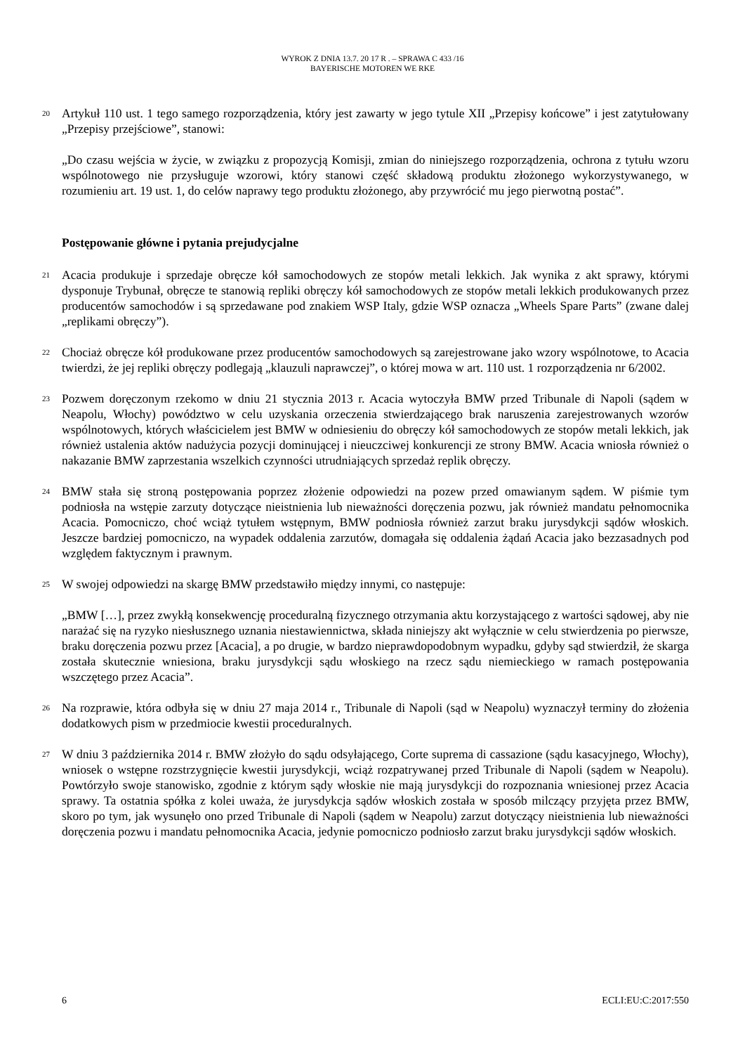WYROK Z DNIA 13.7. 20 17 R . – SPRAWA C 433 /16
BAYERISCHE MOTOREN WE RKE
20
Artykuł 110 ust. 1 tego samego rozporządzenia, który jest zawarty w jego tytule XII „Przepisy końcowe” i jest zatytułowany „Przepisy przejściowe”, stanowi:
„Do czasu wejścia w życie, w związku z propozycją Komisji, zmian do niniejszego rozporządzenia, ochrona z tytułu wzoru wspólnotowego nie przysługuje wzorowi, który stanowi część składową produktu złożonego wykorzystywanego, w rozumieniu art. 19 ust. 1, do celów naprawy tego produktu złożonego, aby przywrócić mu jego pierwotną postać”.
Postępowanie główne i pytania prejudycjalne
21
Acacia produkuje i sprzedaje obręcze kół samochodowych ze stopów metali lekkich. Jak wynika z akt sprawy, którymi dysponuje Trybunał, obręcze te stanowią repliki obręczy kół samochodowych ze stopów metali lekkich produkowanych przez producentów samochodów i są sprzedawane pod znakiem WSP Italy, gdzie WSP oznacza „Wheels Spare Parts” (zwane dalej „replikami obręczy”).
22
Chociaż obręcze kół produkowane przez producentów samochodowych są zarejestrowane jako wzory wspólnotowe, to Acacia twierdzi, że jej repliki obręczy podlegają „klauzuli naprawczej”, o której mowa w art. 110 ust. 1 rozporządzenia nr 6/2002.
23
Pozwem doręczonym rzekomo w dniu 21 stycznia 2013 r. Acacia wytoczyła BMW przed Tribunale di Napoli (sądem w Neapolu, Włochy) powództwo w celu uzyskania orzeczenia stwierdzającego brak naruszenia zarejestrowanych wzorów wspólnotowych, których właścicielem jest BMW w odniesieniu do obręczy kół samochodowych ze stopów metali lekkich, jak również ustalenia aktów nadużycia pozycji dominującej i nieuczciwej konkurencji ze strony BMW. Acacia wniosła również o nakazanie BMW zaprzestania wszelkich czynności utrudniających sprzedaż replik obręczy.
24
BMW stała się stroną postępowania poprzez złożenie odpowiedzi na pozew przed omawianym sądem. W piśmie tym podniosła na wstępie zarzuty dotyczące nieistnienia lub nieważności doręczenia pozwu, jak również mandatu pełnomocnika Acacia. Pomocniczo, choć wciąż tytułem wstępnym, BMW podniosła również zarzut braku jurysdykcji sądów włoskich. Jeszcze bardziej pomocniczo, na wypadek oddalenia zarzutów, domagała się oddalenia żądań Acacia jako bezzasadnych pod względem faktycznym i prawnym.
25
W swojej odpowiedzi na skargę BMW przedstawiło między innymi, co następuje:
„BMW […], przez zwykłą konsekwencję proceduralną fizycznego otrzymania aktu korzystającego z wartości sądowej, aby nie narażać się na ryzyko niesłusznego uznania niestawiennictwa, składa niniejszy akt wyłącznie w celu stwierdzenia po pierwsze, braku doręczenia pozwu przez [Acacia], a po drugie, w bardzo nieprawdopodobnym wypadku, gdyby sąd stwierdził, że skarga została skutecznie wniesiona, braku jurysdykcji sądu włoskiego na rzecz sądu niemieckiego w ramach postępowania wszczętego przez Acacia”.
26
Na rozprawie, która odbyła się w dniu 27 maja 2014 r., Tribunale di Napoli (sąd w Neapolu) wyznaczył terminy do złożenia dodatkowych pism w przedmiocie kwestii proceduralnych.
27
W dniu 3 października 2014 r. BMW złożyło do sądu odsyłającego, Corte suprema di cassazione (sądu kasacyjnego, Włochy), wniosek o wstępne rozstrzygnięcie kwestii jurysdykcji, wciąż rozpatrywanej przed Tribunale di Napoli (sądem w Neapolu). Powtórzyło swoje stanowisko, zgodnie z którym sądy włoskie nie mają jurysdykcji do rozpoznania wniesionej przez Acacia sprawy. Ta ostatnia spółka z kolei uważa, że jurysdykcja sądów włoskich została w sposób milczący przyjęta przez BMW, skoro po tym, jak wysunęło ono przed Tribunale di Napoli (sądem w Neapolu) zarzut dotyczący nieistnienia lub nieważności doręczenia pozwu i mandatu pełnomocnika Acacia, jedynie pomocniczo podniosło zarzut braku jurysdykcji sądów włoskich.
6 ECLI:EU:C:2017:550